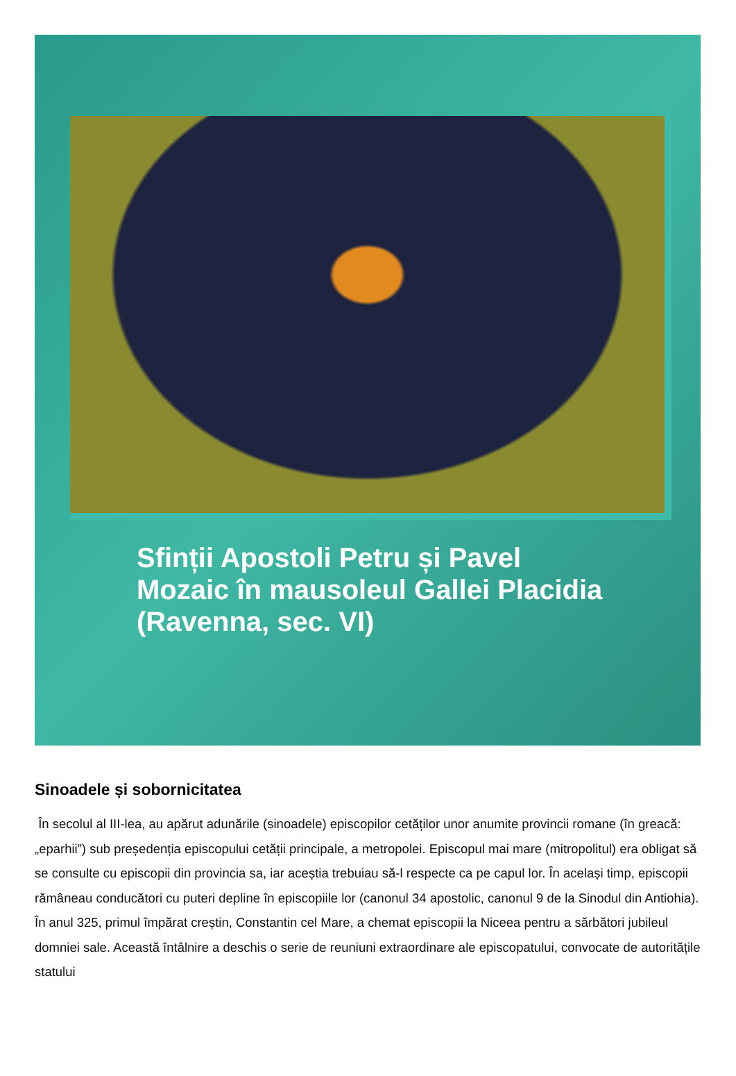Sfinții Apostoli Petru și Pavel
Mozaic în mausoleul Gallei Placidia
(Ravenna, sec. VI)
Sinoadele și sobornicitatea
În secolul al III-lea, au apărut adunările (sinoadele) episcopilor cetăților unor anumite provincii romane (în greacă: „eparhii”) sub președenția episcopului cetății principale, a metropolei. Episcopul mai mare (mitropolitul) era obligat să se consulte cu episcopii din provincia sa, iar aceștia trebuiau să-l respecte ca pe capul lor. În același timp, episcopii rămâneau conducători cu puteri depline în episcopiile lor (canonul 34 apostolic, canonul 9 de la Sinodul din Antiohia). În anul 325, primul împărat creștin, Constantin cel Mare, a chemat episcopii la Niceea pentru a sărbători jubileul domniei sale. Această întâlnire a deschis o serie de reuniuni extraordinare ale episcopatului, convocate de autoritățile statului